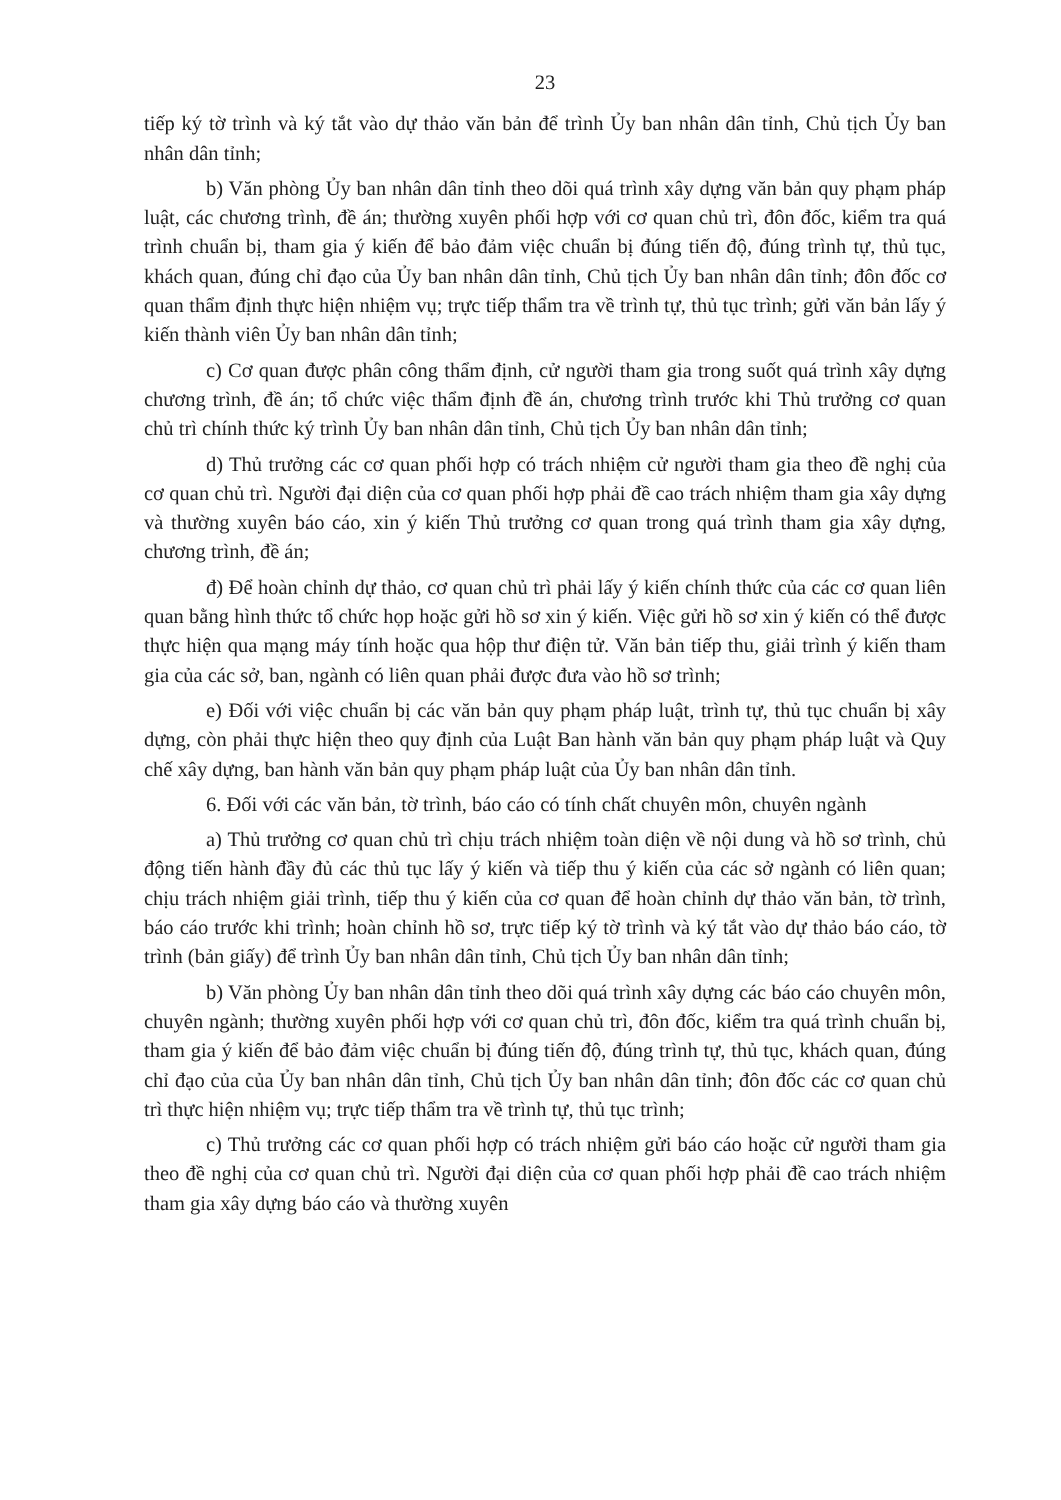23
tiếp ký tờ trình và ký tắt vào dự thảo văn bản để trình Ủy ban nhân dân tỉnh, Chủ tịch Ủy ban nhân dân tỉnh;
b) Văn phòng Ủy ban nhân dân tỉnh theo dõi quá trình xây dựng văn bản quy phạm pháp luật, các chương trình, đề án; thường xuyên phối hợp với cơ quan chủ trì, đôn đốc, kiểm tra quá trình chuẩn bị, tham gia ý kiến để bảo đảm việc chuẩn bị đúng tiến độ, đúng trình tự, thủ tục, khách quan, đúng chỉ đạo của Ủy ban nhân dân tỉnh, Chủ tịch Ủy ban nhân dân tỉnh; đôn đốc cơ quan thẩm định thực hiện nhiệm vụ; trực tiếp thẩm tra về trình tự, thủ tục trình; gửi văn bản lấy ý kiến thành viên Ủy ban nhân dân tỉnh;
c) Cơ quan được phân công thẩm định, cử người tham gia trong suốt quá trình xây dựng chương trình, đề án; tổ chức việc thẩm định đề án, chương trình trước khi Thủ trưởng cơ quan chủ trì chính thức ký trình Ủy ban nhân dân tỉnh, Chủ tịch Ủy ban nhân dân tỉnh;
d) Thủ trưởng các cơ quan phối hợp có trách nhiệm cử người tham gia theo đề nghị của cơ quan chủ trì. Người đại diện của cơ quan phối hợp phải đề cao trách nhiệm tham gia xây dựng và thường xuyên báo cáo, xin ý kiến Thủ trưởng cơ quan trong quá trình tham gia xây dựng, chương trình, đề án;
đ) Để hoàn chỉnh dự thảo, cơ quan chủ trì phải lấy ý kiến chính thức của các cơ quan liên quan bằng hình thức tổ chức họp hoặc gửi hồ sơ xin ý kiến. Việc gửi hồ sơ xin ý kiến có thể được thực hiện qua mạng máy tính hoặc qua hộp thư điện tử. Văn bản tiếp thu, giải trình ý kiến tham gia của các sở, ban, ngành có liên quan phải được đưa vào hồ sơ trình;
e) Đối với việc chuẩn bị các văn bản quy phạm pháp luật, trình tự, thủ tục chuẩn bị xây dựng, còn phải thực hiện theo quy định của Luật Ban hành văn bản quy phạm pháp luật và Quy chế xây dựng, ban hành văn bản quy phạm pháp luật của Ủy ban nhân dân tỉnh.
6. Đối với các văn bản, tờ trình, báo cáo có tính chất chuyên môn, chuyên ngành
a) Thủ trưởng cơ quan chủ trì chịu trách nhiệm toàn diện về nội dung và hồ sơ trình, chủ động tiến hành đầy đủ các thủ tục lấy ý kiến và tiếp thu ý kiến của các sở ngành có liên quan; chịu trách nhiệm giải trình, tiếp thu ý kiến của cơ quan để hoàn chỉnh dự thảo văn bản, tờ trình, báo cáo trước khi trình; hoàn chỉnh hồ sơ, trực tiếp ký tờ trình và ký tắt vào dự thảo báo cáo, tờ trình (bản giấy) để trình Ủy ban nhân dân tỉnh, Chủ tịch Ủy ban nhân dân tỉnh;
b) Văn phòng Ủy ban nhân dân tỉnh theo dõi quá trình xây dựng các báo cáo chuyên môn, chuyên ngành; thường xuyên phối hợp với cơ quan chủ trì, đôn đốc, kiểm tra quá trình chuẩn bị, tham gia ý kiến để bảo đảm việc chuẩn bị đúng tiến độ, đúng trình tự, thủ tục, khách quan, đúng chỉ đạo của của Ủy ban nhân dân tỉnh, Chủ tịch Ủy ban nhân dân tỉnh; đôn đốc các cơ quan chủ trì thực hiện nhiệm vụ; trực tiếp thẩm tra về trình tự, thủ tục trình;
c) Thủ trưởng các cơ quan phối hợp có trách nhiệm gửi báo cáo hoặc cử người tham gia theo đề nghị của cơ quan chủ trì. Người đại diện của cơ quan phối hợp phải đề cao trách nhiệm tham gia xây dựng báo cáo và thường xuyên